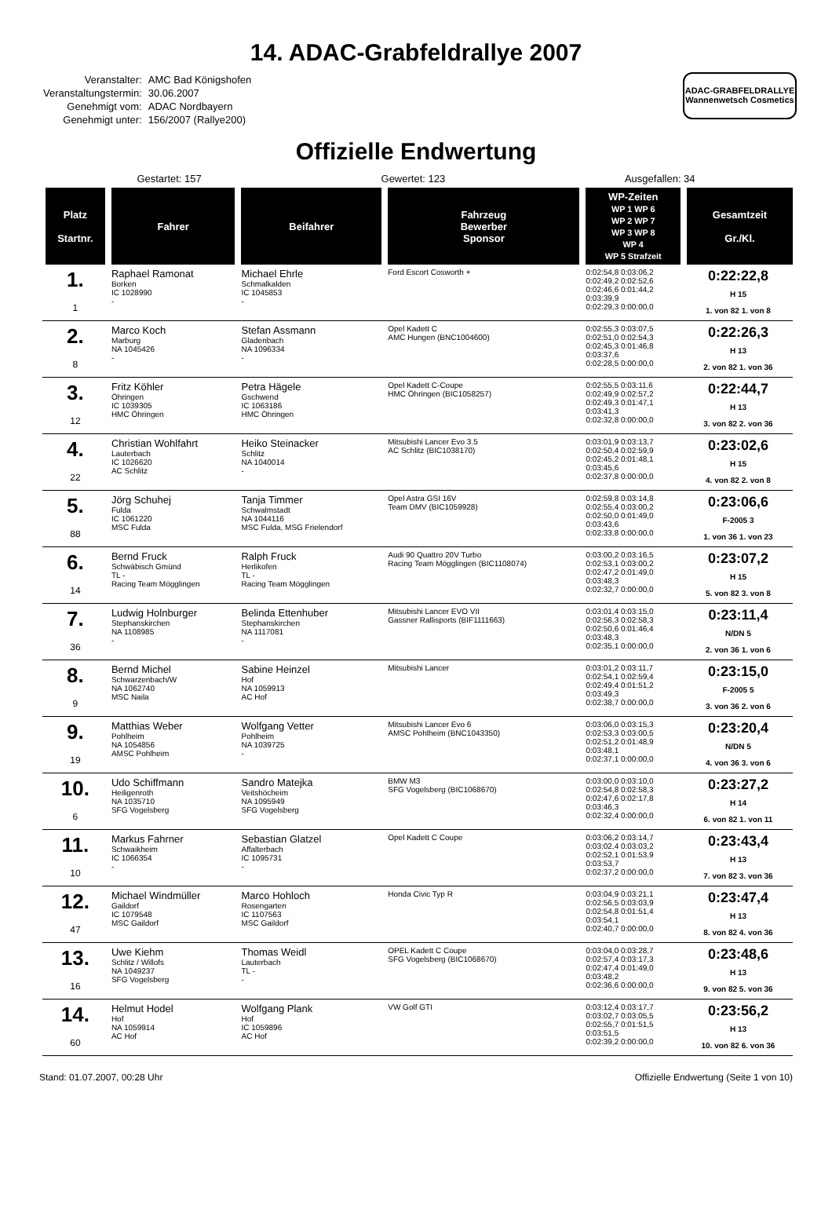14. ADAC-Grabfeldrallye 2007
| Veranstalter: | AMC Bad Königshofen |
| Veranstaltungstermin: | 30.06.2007 |
| Genehmigt vom: | ADAC Nordbayern |
| Genehmigt unter: | 156/2007 (Rallye200) |
ADAC-GRABFELDRALLYE
Wannenwetsch Cosmetics
Offizielle Endwertung
Gestartet: 157 Gewertet: 123 Ausgefallen: 34
| Platz Startnr. | Fahrer | Beifahrer | Fahrzeug Bewerber Sponsor | WP-Zeiten WP 1 WP 6 WP 2 WP 7 WP 3 WP 8 WP 4 WP 5 Strafzeit | Gesamtzeit Gr./Kl. |
| --- | --- | --- | --- | --- | --- |
| 1. 1 | Raphael Ramonat Borken IC 1028990 - | Michael Ehrle Schmalkalden IC 1045853 - | Ford Escort Cosworth + | 0:02:54,8 0:03:06,2 0:02:49,2 0:02:52,6 0:02:46,6 0:01:44,2 0:03:39,9 0:02:29,3 0:00:00,0 | 0:22:22,8 H 15 1. von 82 1. von 8 |
| 2. 8 | Marco Koch Marburg NA 1045426 - | Stefan Assmann Gladenbach NA 1096334 - | Opel Kadett C AMC Hungen (BNC1004600) | 0:02:55,3 0:03:07,5 0:02:51,0 0:02:54,3 0:02:45,3 0:01:46,8 0:03:37,6 0:02:28,5 0:00:00,0 | 0:22:26,3 H 13 2. von 82 1. von 36 |
| 3. 12 | Fritz Köhler Öhringen IC 1039305 HMC Öhringen | Petra Hägele Gschwend IC 1063186 HMC Öhringen | Opel Kadett C-Coupe HMC Öhringen (BIC1058257) | 0:02:55,5 0:03:11,6 0:02:49,9 0:02:57,2 0:02:49,3 0:01:47,1 0:03:41,3 0:02:32,8 0:00:00,0 | 0:22:44,7 H 13 3. von 82 2. von 36 |
| 4. 22 | Christian Wohlfahrt Lauterbach IC 1026620 AC Schlitz | Heiko Steinacker Schlitz NA 1040014 - | Mitsubishi Lancer Evo 3.5 AC Schlitz (BIC1038170) | 0:03:01,9 0:03:13,7 0:02:50,4 0:02:59,9 0:02:45,2 0:01:48,1 0:03:45,6 0:02:37,8 0:00:00,0 | 0:23:02,6 H 15 4. von 82 2. von 8 |
| 5. 88 | Jörg Schuhej Fulda IC 1061220 MSC Fulda | Tanja Timmer Schwalmstadt NA 1044116 MSC Fulda, MSG Frielendorf | Opel Astra GSI 16V Team DMV (BIC1059928) | 0:02:59,8 0:03:14,8 0:02:55,4 0:03:00,2 0:02:50,0 0:01:49,0 0:03:43,6 0:02:33,8 0:00:00,0 | 0:23:06,6 F-2005 3 1. von 36 1. von 23 |
| 6. 14 | Bernd Fruck Schwäbisch Gmünd TL - Racing Team Mögglingen | Ralph Fruck Herlikofen TL - Racing Team Mögglingen | Audi 90 Quattro 20V Turbo Racing Team Mögglingen (BIC1108074) | 0:03:00,2 0:03:16,5 0:02:53,1 0:03:00,2 0:02:47,2 0:01:49,0 0:03:48,3 0:02:32,7 0:00:00,0 | 0:23:07,2 H 15 5. von 82 3. von 8 |
| 7. 36 | Ludwig Holnburger Stephanskirchen NA 1108985 - | Belinda Ettenhuber Stephanskirchen NA 1117081 - | Mitsubishi Lancer EVO VII Gassner Rallisports (BIF1111663) | 0:03:01,4 0:03:15,0 0:02:56,3 0:02:58,3 0:02:50,6 0:01:46,4 0:03:48,3 0:02:35,1 0:00:00,0 | 0:23:11,4 N/DN 5 2. von 36 1. von 6 |
| 8. 9 | Bernd Michel Schwarzenbach/W NA 1062740 MSC Naila | Sabine Heinzel Hof NA 1059913 AC Hof | Mitsubishi Lancer | 0:03:01,2 0:03:11,7 0:02:54,1 0:02:59,4 0:02:49,4 0:01:51,2 0:03:49,3 0:02:38,7 0:00:00,0 | 0:23:15,0 F-2005 5 3. von 36 2. von 6 |
| 9. 19 | Matthias Weber Pohlheim NA 1054856 AMSC Pohlheim | Wolfgang Vetter Pohlheim NA 1039725 - | Mitsubishi Lancer Evo 6 AMSC Pohlheim (BNC1043350) | 0:03:06,0 0:03:15,3 0:02:53,3 0:03:00,5 0:02:51,2 0:01:48,9 0:03:48,1 0:02:37,1 0:00:00,0 | 0:23:20,4 N/DN 5 4. von 36 3. von 6 |
| 10. 6 | Udo Schiffmann Heiligenroth NA 1035710 SFG Vogelsberg | Sandro Matejka Veitshöcheim NA 1095949 SFG Vogelsberg | BMW M3 SFG Vogelsberg (BIC1068670) | 0:03:00,0 0:03:10,0 0:02:54,8 0:02:58,3 0:02:47,6 0:02:17,8 0:03:46,3 0:02:32,4 0:00:00,0 | 0:23:27,2 H 14 6. von 82 1. von 11 |
| 11. 10 | Markus Fahrner Schwaikheim IC 1066354 - | Sebastian Glatzel Affalterbach IC 1095731 - | Opel Kadett C Coupe | 0:03:06,2 0:03:14,7 0:03:02,4 0:03:03,2 0:02:52,1 0:01:53,9 0:03:53,7 0:02:37,2 0:00:00,0 | 0:23:43,4 H 13 7. von 82 3. von 36 |
| 12. 47 | Michael Windmüller Gaildorf IC 1079548 MSC Gaildorf | Marco Hohloch Rosengarten IC 1107563 MSC Gaildorf | Honda Civic Typ R | 0:03:04,9 0:03:21,1 0:02:56,5 0:03:03,9 0:02:54,8 0:01:51,4 0:03:54,1 0:02:40,7 0:00:00,0 | 0:23:47,4 H 13 8. von 82 4. von 36 |
| 13. 16 | Uwe Kiehm Schlitz / Willofs NA 1049237 SFG Vogelsberg | Thomas Weidl Lauterbach TL - - | OPEL Kadett C Coupe SFG Vogelsberg (BIC1068670) | 0:03:04,0 0:03:28,7 0:02:57,4 0:03:17,3 0:02:47,4 0:01:49,0 0:03:48,2 0:02:36,6 0:00:00,0 | 0:23:48,6 H 13 9. von 82 5. von 36 |
| 14. 60 | Helmut Hodel Hof NA 1059914 AC Hof | Wolfgang Plank Hof IC 1059896 AC Hof | VW Golf GTI | 0:03:12,4 0:03:17,7 0:03:02,7 0:03:05,5 0:02:55,7 0:01:51,5 0:03:51,5 0:02:39,2 0:00:00,0 | 0:23:56,2 H 13 10. von 82 6. von 36 |
Stand: 01.07.2007, 00:28 Uhr Offizielle Endwertung (Seite 1 von 10)